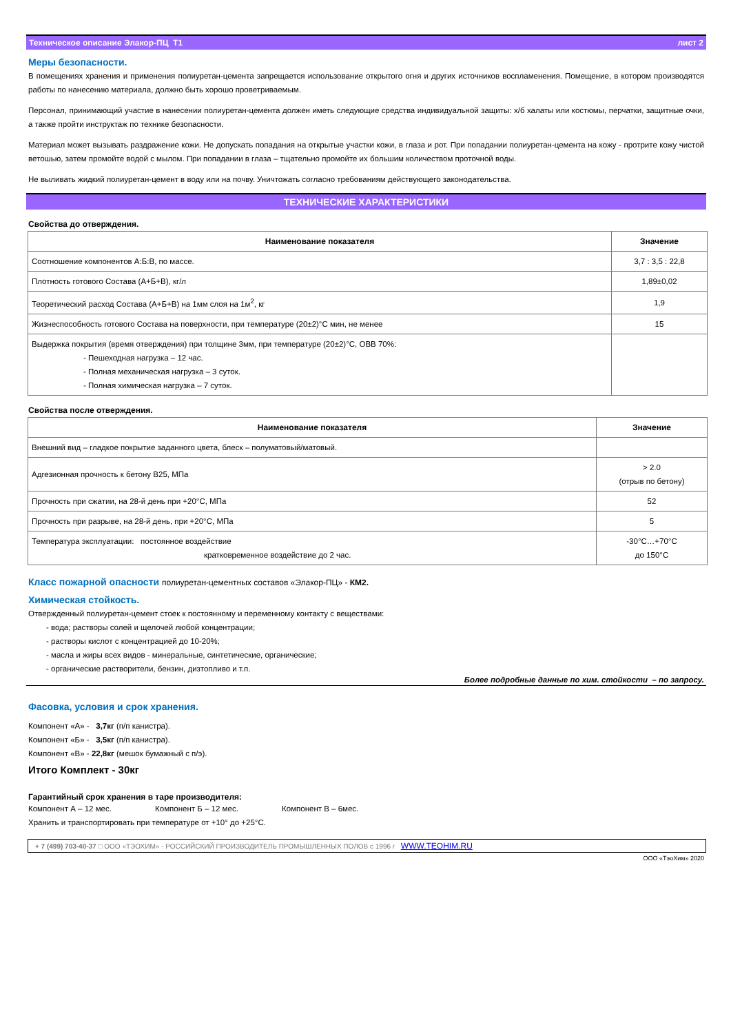Техническое описание Элакор-ПЦ Т1 лист 2
Меры безопасности.
В помещениях хранения и применения полиуретан-цемента запрещается использование открытого огня и других источников воспламенения. Помещение, в котором производятся работы по нанесению материала, должно быть хорошо проветриваемым.
Персонал, принимающий участие в нанесении полиуретан-цемента должен иметь следующие средства индивидуальной защиты: х/б халаты или костюмы, перчатки, защитные очки, а также пройти инструктаж по технике безопасности.
Материал может вызывать раздражение кожи. Не допускать попадания на открытые участки кожи, в глаза и рот. При попадании полиуретан-цемента на кожу - протрите кожу чистой ветошью, затем промойте водой с мылом. При попадании в глаза – тщательно промойте их большим количеством проточной воды.
Не выливать жидкий полиуретан-цемент в воду или на почву. Уничтожать согласно требованиям действующего законодательства.
ТЕХНИЧЕСКИЕ ХАРАКТЕРИСТИКИ
Свойства до отверждения.
| Наименование показателя | Значение |
| --- | --- |
| Соотношение компонентов А:Б:В, по массе. | 3,7 : 3,5 : 22,8 |
| Плотность готового Состава (А+Б+В), кг/л | 1,89±0,02 |
| Теоретический расход Состава (А+Б+В) на 1мм слоя на 1м<sup>2</sup>, кг | 1,9 |
| Жизнеспособность готового Состава на поверхности, при температуре (20±2)°С мин, не менее | 15 |
| Выдержка покрытия (время отверждения) при толщине 3мм, при температуре (20±2)°С, ОВВ 70%: - Пешеходная нагрузка – 12 час. - Полная механическая нагрузка – 3 суток. - Полная химическая нагрузка – 7 суток. | |
Свойства после отверждения.
| Наименование показателя | Значение |
| --- | --- |
| Внешний вид – гладкое покрытие заданного цвета, блеск – полуматовый/матовый. | |
| Адгезионная прочность к бетону В25, МПа | > 2.0 (отрыв по бетону) |
| Прочность при сжатии, на 28-й день при +20°С, МПа | 52 |
| Прочность при разрыве, на 28-й день, при +20°С, МПа | 5 |
| Температура эксплуатации: постоянное воздействие кратковременное воздействие до 2 час. | -30°С…+70°С до 150°С |
Класс пожарной опасности полиуретан-цементных составов «Элакор-ПЦ» - КМ2.
Химическая стойкость.
Отвержденный полиуретан-цемент стоек к постоянному и переменному контакту с веществами:
- вода; растворы солей и щелочей любой концентрации;
- растворы кислот с концентрацией до 10-20%;
- масла и жиры всех видов - минеральные, синтетические, органические;
- органические растворители, бензин, дизтопливо и т.п.
Более подробные данные по хим. стойкости – по запросу.
Фасовка, условия и срок хранения.
Компонент «А» - 3,7кг (п/п канистра).
Компонент «Б» - 3,5кг (п/п канистра).
Компонент «В» - 22,8кг (мешок бумажный с п/э).
Итого Комплект - 30кг
Гарантийный срок хранения в таре производителя:
Компонент А – 12 мес. Компонент Б – 12 мес. Компонент В – 6мес.
Хранить и транспортировать при температуре от +10° до +25°С.
+ 7 (499) 703-40-37 □ ООО «ТЭОХИМ» - РОССИЙСКИЙ ПРОИЗВОДИТЕЛЬ ПРОМЫШЛЕННЫХ ПОЛОВ с 1996 г WWW.TEOHIM.RU
ООО «ТэоХим» 2020